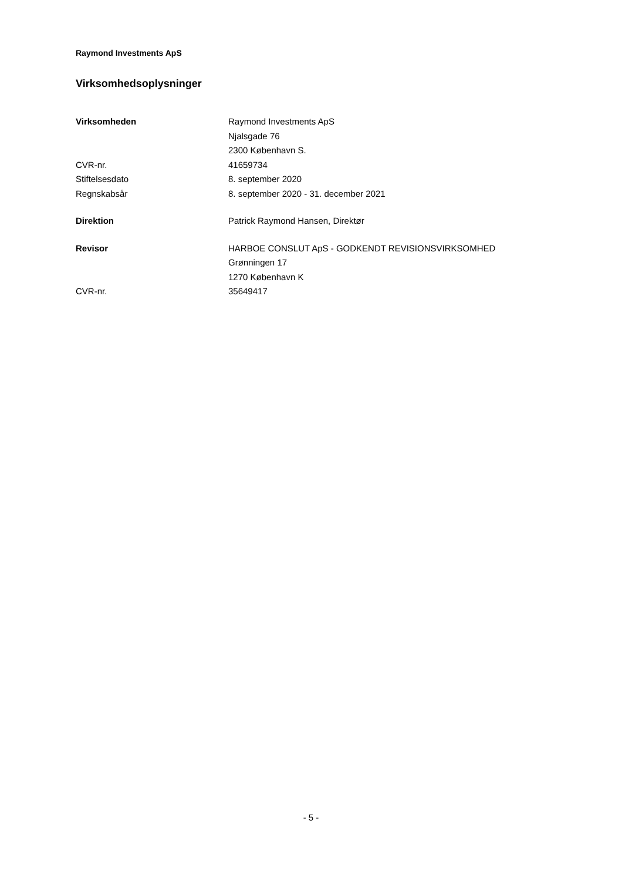Raymond Investments ApS
Virksomhedsoplysninger
Virksomheden Raymond Investments ApS
Njalsgade 76
2300 København S.
CVR-nr. 41659734
Stiftelsesdato 8. september 2020
Regnskabsår 8. september 2020 - 31. december 2021
Direktion Patrick Raymond Hansen, Direktør
Revisor HARBOE CONSLUT ApS - GODKENDT REVISIONSVIRKSOMHED
Grønningen 17
1270 København K
CVR-nr. 35649417
- 5 -